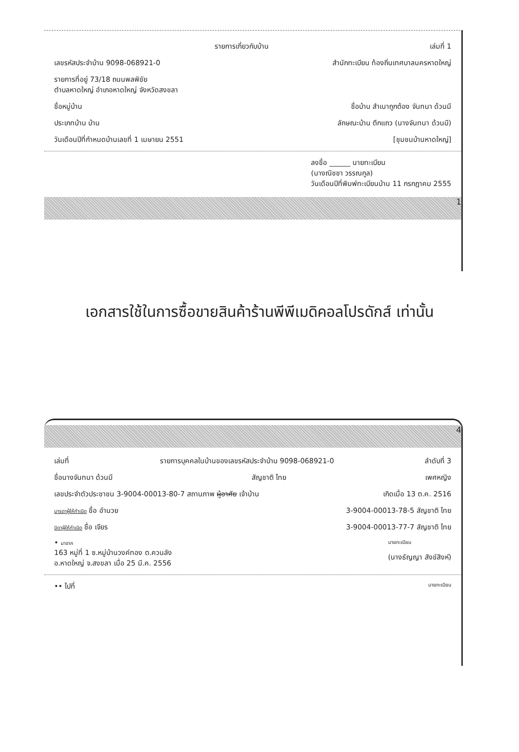รายการเกี่ยวกับบ้าน เล่มที่ 1
เลขรหัสประจำบ้าน 9098-068921-0 สำนักทะเบียน ท้องถิ่นเทศบาลนครหาดใหญ่
รายการที่อยู่ 73/18 ถนนพลพิชัย
ตำบลหาดใหญ่ อำเภอหาดใหญ่ จังหวัดสงขลา
ชื่อหมู่บ้าน ชื่อบ้าน สำเนาถูกต้อง จันทนา ด้วนมี
ประเภทบ้าน บ้าน ลักษณะบ้าน ตึกแถว (นางจันทนา ด้วนมี)
วันเดือนปีที่กำหนดบ้านเลขที่ 1 เมษายน 2551 [ชุมชนบ้านหาดใหญ่]
ลงชื่อ ______ นายทะเบียน
(นางณิชชา วรรณกูล)
วันเดือนปีที่พิมพ์ทะเบียนบ้าน 11 กรกฎาคม 2555
1
เอกสารใช้ในการซื้อขายสินค้าร้านพีพีเมดิคอลโปรดักส์ เท่านั้น
4
เล่มที่ รายการบุคคลในบ้านของเลขรหัสประจำบ้าน 9098-068921-0 ลำดับที่ 3
ชื่อนางจันทนา ด้วนมี สัญชาติ ไทย เพศหญิง
เลขประจำตัวประชาชน 3-9004-00013-80-7 สถานภาพ ผู้อาศัย เจ้าบ้าน เกิดเมื่อ 13 ต.ค. 2516
มารดาผู้ให้กำเนิด ชื่อ อำนวย 3-9004-00013-78-5 สัญชาติ ไทย
บิดาผู้ให้กำเนิด ชื่อ เจียร 3-9004-00013-77-7 สัญชาติ ไทย
• มาจาก
163 หมู่ที่ 1 ซ.หมู่บ้านวงค์ทอง ต.ควนลัง
อ.หาดใหญ่ จ.สงขลา เมื่อ 25 มี.ค. 2556 นายทะเบียน
(นางธัญญา สังข์สิงห์)
•• ไปที่ นายทะเบียน